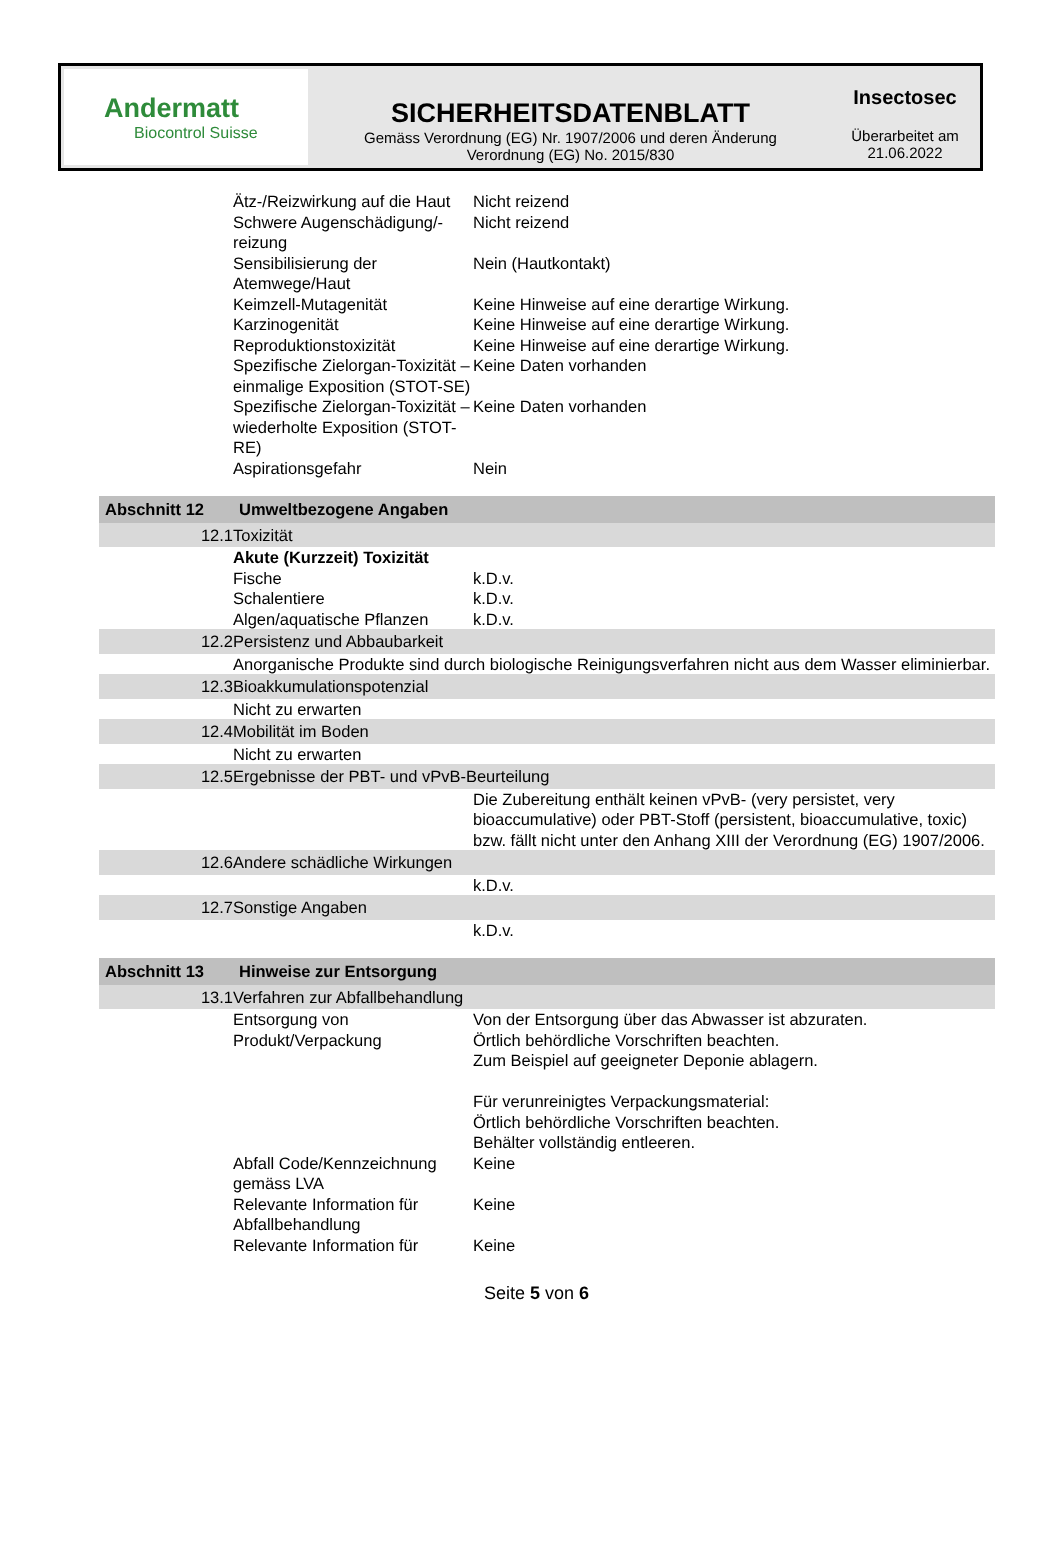Andermatt
Biocontrol Suisse
SICHERHEITSDATENBLATT
Gemäss Verordnung (EG) Nr. 1907/2006 und deren Änderung
Verordnung (EG) No. 2015/830
Insectosec
Überarbeitet am
21.06.2022
| | Ätz-/Reizwirkung auf die Haut | Nicht reizend |
| | Schwere Augenschädigung/-reizung | Nicht reizend |
| | Sensibilisierung der Atemwege/Haut | Nein (Hautkontakt) |
| | Keimzell-Mutagenität | Keine Hinweise auf eine derartige Wirkung. |
| | Karzinogenität | Keine Hinweise auf eine derartige Wirkung. |
| | Reproduktionstoxizität | Keine Hinweise auf eine derartige Wirkung. |
| | Spezifische Zielorgan-Toxizität – einmalige Exposition (STOT-SE) | Keine Daten vorhanden |
| | Spezifische Zielorgan-Toxizität – wiederholte Exposition (STOT-RE) | Keine Daten vorhanden |
| | Aspirationsgefahr | Nein |
| Abschnitt 12 | Umweltbezogene Angaben | |
| 12.1 | Toxizität | |
| | Akute (Kurzzeit) Toxizität | |
| | Fische | k.D.v. |
| | Schalentiere | k.D.v. |
| | Algen/aquatische Pflanzen | k.D.v. |
| 12.2 | Persistenz und Abbaubarkeit | |
| | Anorganische Produkte sind durch biologische Reinigungsverfahren nicht aus dem Wasser eliminierbar. | |
| 12.3 | Bioakkumulationspotenzial | |
| | Nicht zu erwarten | |
| 12.4 | Mobilität im Boden | |
| | Nicht zu erwarten | |
| 12.5 | Ergebnisse der PBT- und vPvB-Beurteilung | |
| | | Die Zubereitung enthält keinen vPvB- (very persistet, very bioaccumulative) oder PBT-Stoff (persistent, bioaccumulative, toxic) bzw. fällt nicht unter den Anhang XIII der Verordnung (EG) 1907/2006. |
| 12.6 | Andere schädliche Wirkungen | |
| | | k.D.v. |
| 12.7 | Sonstige Angaben | |
| | | k.D.v. |
| Abschnitt 13 | Hinweise zur Entsorgung | |
| 13.1 | Verfahren zur Abfallbehandlung | |
| | Entsorgung von Produkt/Verpackung | Von der Entsorgung über das Abwasser ist abzuraten. Örtlich behördliche Vorschriften beachten. Zum Beispiel auf geeigneter Deponie ablagern. Für verunreinigtes Verpackungsmaterial: Örtlich behördliche Vorschriften beachten. Behälter vollständig entleeren. |
| | Abfall Code/Kennzeichnung gemäss LVA | Keine |
| | Relevante Information für Abfallbehandlung | Keine |
| | Relevante Information für | Keine |
Seite 5 von 6